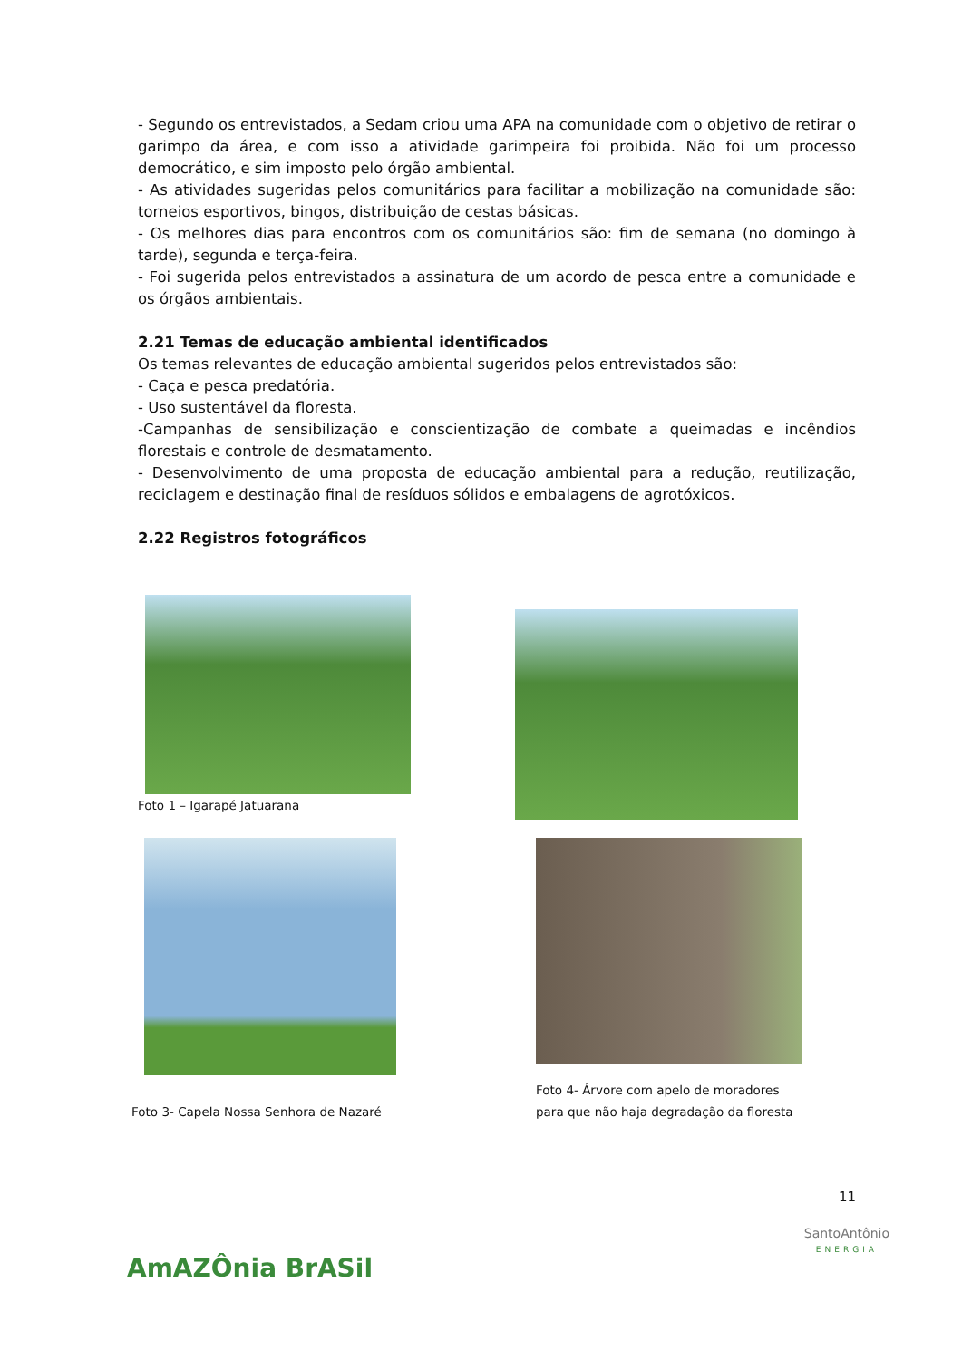- Segundo os entrevistados, a Sedam criou uma APA na comunidade com o objetivo de retirar o garimpo da área, e com isso a atividade garimpeira foi proibida. Não foi um processo democrático, e sim imposto pelo órgão ambiental.
- As atividades sugeridas pelos comunitários para facilitar a mobilização na comunidade são: torneios esportivos, bingos, distribuição de cestas básicas.
- Os melhores dias para encontros com os comunitários são: fim de semana (no domingo à tarde), segunda e terça-feira.
- Foi sugerida pelos entrevistados a assinatura de um acordo de pesca entre a comunidade e os órgãos ambientais.
2.21 Temas de educação ambiental identificados
Os temas relevantes de educação ambiental sugeridos pelos entrevistados são:
- Caça e pesca predatória.
- Uso sustentável da floresta.
-Campanhas de sensibilização e conscientização de combate a queimadas e incêndios florestais e controle de desmatamento.
- Desenvolvimento de uma proposta de educação ambiental para a redução, reutilização, reciclagem e destinação final de resíduos sólidos e embalagens de agrotóxicos.
2.22 Registros fotográficos
Foto 1 – Igarapé Jatuarana
Foto 3- Capela Nossa Senhora de Nazaré
Foto 4- Árvore com apelo de moradores
para que não haja degradação da floresta
11
AmAZÔnia BrASil
SantoAntônio
ENERGIA